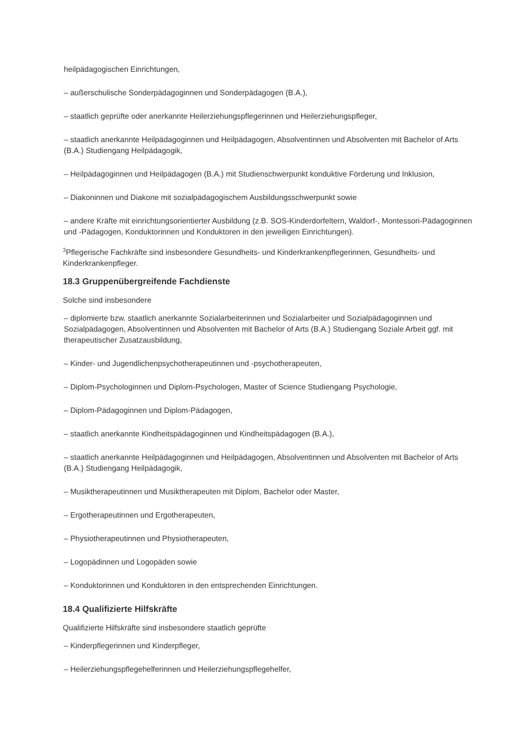heilpädagogischen Einrichtungen,
– außerschulische Sonderpädagoginnen und Sonderpädagogen (B.A.),
– staatlich geprüfte oder anerkannte Heilerziehungspflegerinnen und Heilerziehungspfleger,
– staatlich anerkannte Heilpädagoginnen und Heilpädagogen, Absolventinnen und Absolventen mit Bachelor of Arts (B.A.) Studiengang Heilpädagogik,
– Heilpädagoginnen und Heilpädagogen (B.A.) mit Studienschwerpunkt konduktive Förderung und Inklusion,
– Diakoninnen und Diakone mit sozialpädagogischem Ausbildungsschwerpunkt sowie
– andere Kräfte mit einrichtungsorientierter Ausbildung (z.B. SOS-Kinderdorfeltern, Waldorf-, Montessori-Pädagoginnen und -Pädagogen, Konduktorinnen und Konduktoren in den jeweiligen Einrichtungen).
<sup>3</sup> Pflegerische Fachkräfte sind insbesondere Gesundheits- und Kinderkrankenpflegerinnen, Gesundheits- und Kinderkrankenpfleger.
18.3 Gruppenübergreifende Fachdienste
Solche sind insbesondere
– diplomierte bzw. staatlich anerkannte Sozialarbeiterinnen und Sozialarbeiter und Sozialpädagoginnen und Sozialpädagogen, Absolventinnen und Absolventen mit Bachelor of Arts (B.A.) Studiengang Soziale Arbeit ggf. mit therapeutischer Zusatzausbildung,
– Kinder- und Jugendlichenpsychotherapeutinnen und -psychotherapeuten,
– Diplom-Psychologinnen und Diplom-Psychologen, Master of Science Studiengang Psychologie,
– Diplom-Pädagoginnen und Diplom-Pädagogen,
– staatlich anerkannte Kindheitspädagoginnen und Kindheitspädagogen (B.A.),
– staatlich anerkannte Heilpädagoginnen und Heilpädagogen, Absolventinnen und Absolventen mit Bachelor of Arts (B.A.) Studiengang Heilpädagogik,
– Musiktherapeutinnen und Musiktherapeuten mit Diplom, Bachelor oder Master,
– Ergotherapeutinnen und Ergotherapeuten,
– Physiotherapeutinnen und Physiotherapeuten,
– Logopädinnen und Logopäden sowie
– Konduktorinnen und Konduktoren in den entsprechenden Einrichtungen.
18.4 Qualifizierte Hilfskräfte
Qualifizierte Hilfskräfte sind insbesondere staatlich geprüfte
– Kinderpflegerinnen und Kinderpfleger,
– Heilerziehungspflegehelferinnen und Heilerziehungspflegehelfer,